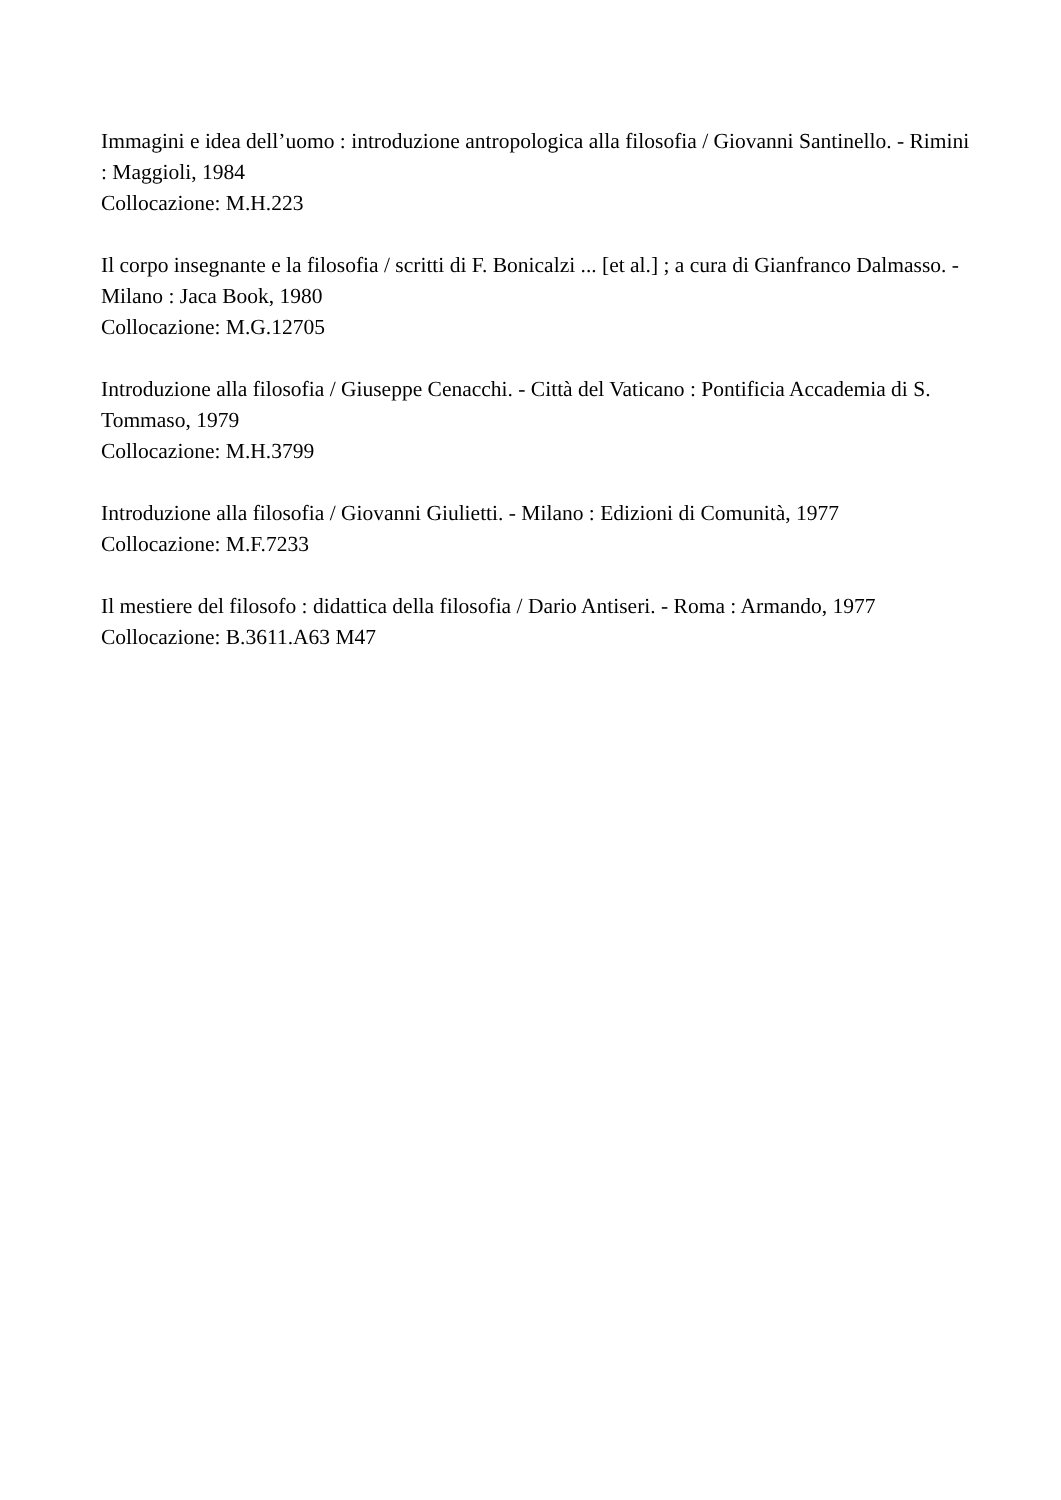Immagini e idea dell’uomo : introduzione antropologica alla filosofia / Giovanni Santinello. - Rimini : Maggioli, 1984
Collocazione: M.H.223
Il corpo insegnante e la filosofia / scritti di F. Bonicalzi ... [et al.] ; a cura di Gianfranco Dalmasso. - Milano : Jaca Book, 1980
Collocazione: M.G.12705
Introduzione alla filosofia / Giuseppe Cenacchi. - Città del Vaticano : Pontificia Accademia di S. Tommaso, 1979
Collocazione: M.H.3799
Introduzione alla filosofia / Giovanni Giulietti. - Milano : Edizioni di Comunità, 1977
Collocazione: M.F.7233
Il mestiere del filosofo : didattica della filosofia / Dario Antiseri. - Roma : Armando, 1977
Collocazione: B.3611.A63 M47